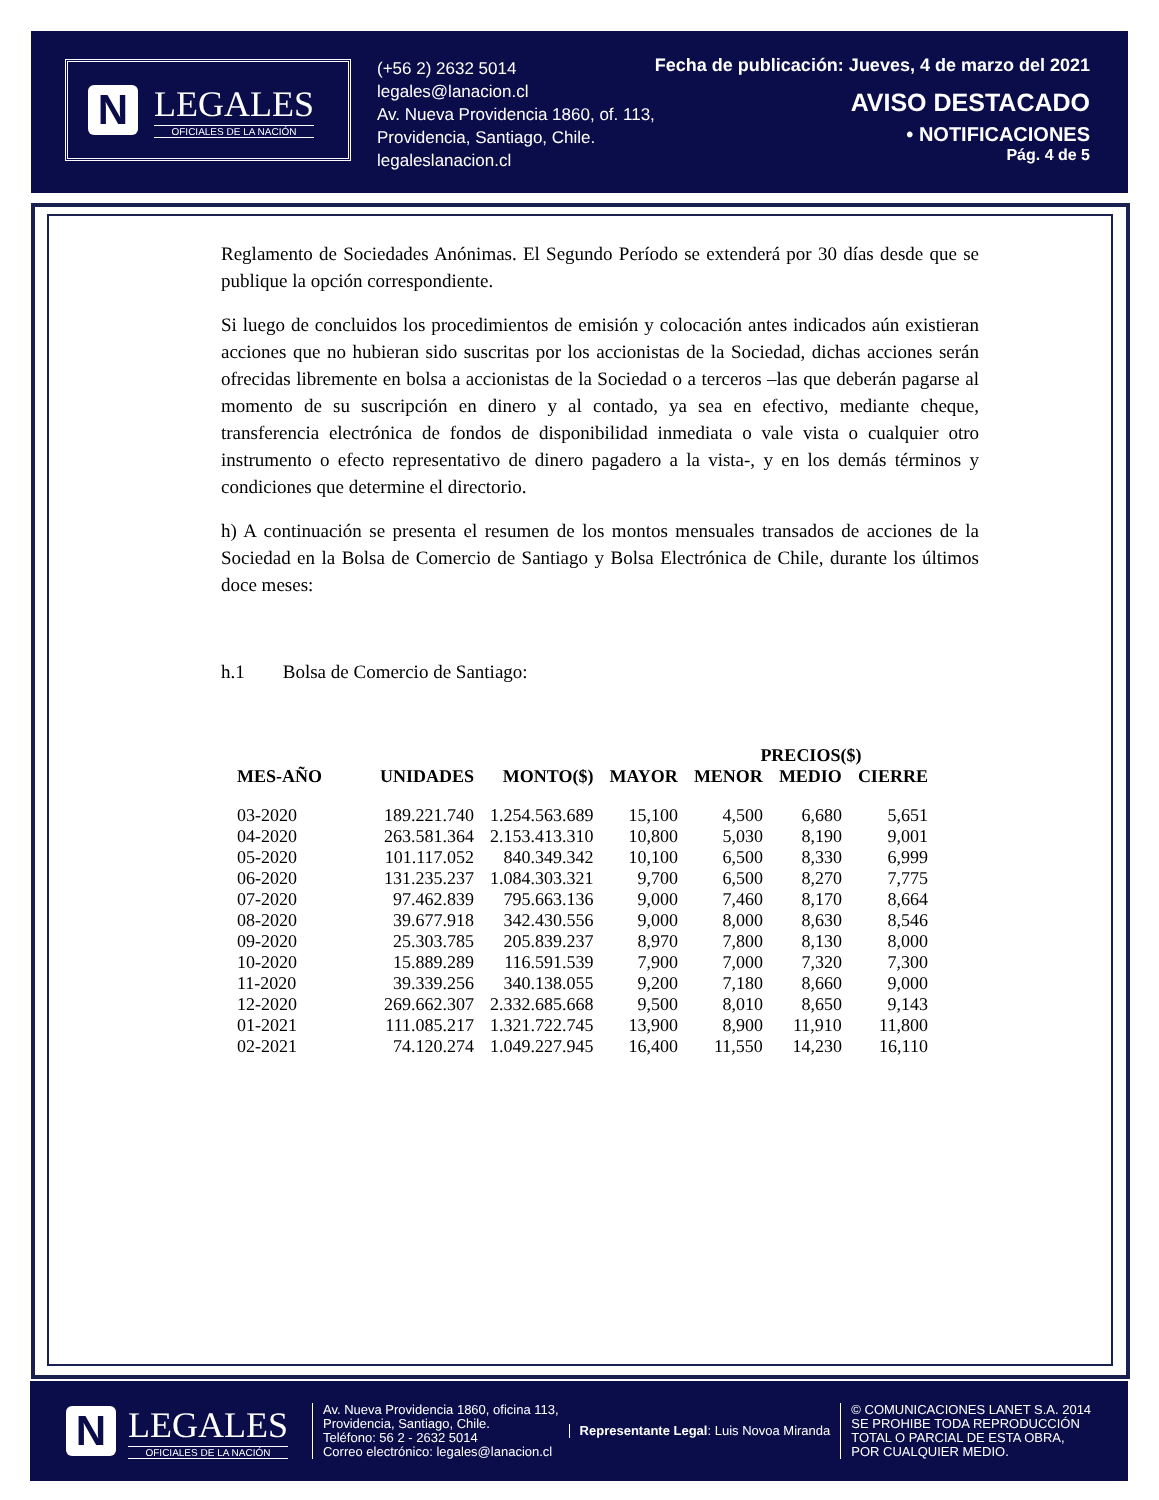N
LEGALES
OFICIALES DE LA NACIÓN
(+56 2) 2632 5014
legales@lanacion.cl
Av. Nueva Providencia 1860, of. 113,
Providencia, Santiago, Chile.
legaleslanacion.cl
Fecha de publicación: Jueves, 4 de marzo del 2021
AVISO DESTACADO
• NOTIFICACIONES
Pág. 4 de 5
Reglamento de Sociedades Anónimas. El Segundo Período se extenderá por 30 días desde que se publique la opción correspondiente.
Si luego de concluidos los procedimientos de emisión y colocación antes indicados aún existieran acciones que no hubieran sido suscritas por los accionistas de la Sociedad, dichas acciones serán ofrecidas libremente en bolsa a accionistas de la Sociedad o a terceros –las que deberán pagarse al momento de su suscripción en dinero y al contado, ya sea en efectivo, mediante cheque, transferencia electrónica de fondos de disponibilidad inmediata o vale vista o cualquier otro instrumento o efecto representativo de dinero pagadero a la vista-, y en los demás términos y condiciones que determine el directorio.
h) A continuación se presenta el resumen de los montos mensuales transados de acciones de la Sociedad en la Bolsa de Comercio de Santiago y Bolsa Electrónica de Chile, durante los últimos doce meses:
h.1 Bolsa de Comercio de Santiago:
| | | | | PRECIOS($) | | |
| --- | --- | --- | --- | --- | --- | --- |
| MES-AÑO | UNIDADES | MONTO($) | MAYOR | MENOR | MEDIO | CIERRE |
| 03-2020 | 189.221.740 | 1.254.563.689 | 15,100 | 4,500 | 6,680 | 5,651 |
| 04-2020 | 263.581.364 | 2.153.413.310 | 10,800 | 5,030 | 8,190 | 9,001 |
| 05-2020 | 101.117.052 | 840.349.342 | 10,100 | 6,500 | 8,330 | 6,999 |
| 06-2020 | 131.235.237 | 1.084.303.321 | 9,700 | 6,500 | 8,270 | 7,775 |
| 07-2020 | 97.462.839 | 795.663.136 | 9,000 | 7,460 | 8,170 | 8,664 |
| 08-2020 | 39.677.918 | 342.430.556 | 9,000 | 8,000 | 8,630 | 8,546 |
| 09-2020 | 25.303.785 | 205.839.237 | 8,970 | 7,800 | 8,130 | 8,000 |
| 10-2020 | 15.889.289 | 116.591.539 | 7,900 | 7,000 | 7,320 | 7,300 |
| 11-2020 | 39.339.256 | 340.138.055 | 9,200 | 7,180 | 8,660 | 9,000 |
| 12-2020 | 269.662.307 | 2.332.685.668 | 9,500 | 8,010 | 8,650 | 9,143 |
| 01-2021 | 111.085.217 | 1.321.722.745 | 13,900 | 8,900 | 11,910 | 11,800 |
| 02-2021 | 74.120.274 | 1.049.227.945 | 16,400 | 11,550 | 14,230 | 16,110 |
N
LEGALES
OFICIALES DE LA NACIÓN
Av. Nueva Providencia 1860, oficina 113,
Providencia, Santiago, Chile.
Teléfono: 56 2 - 2632 5014
Correo electrónico: legales@lanacion.cl
Representante Legal: Luis Novoa Miranda
© COMUNICACIONES LANET S.A. 2014
SE PROHIBE TODA REPRODUCCIÓN
TOTAL O PARCIAL DE ESTA OBRA,
POR CUALQUIER MEDIO.